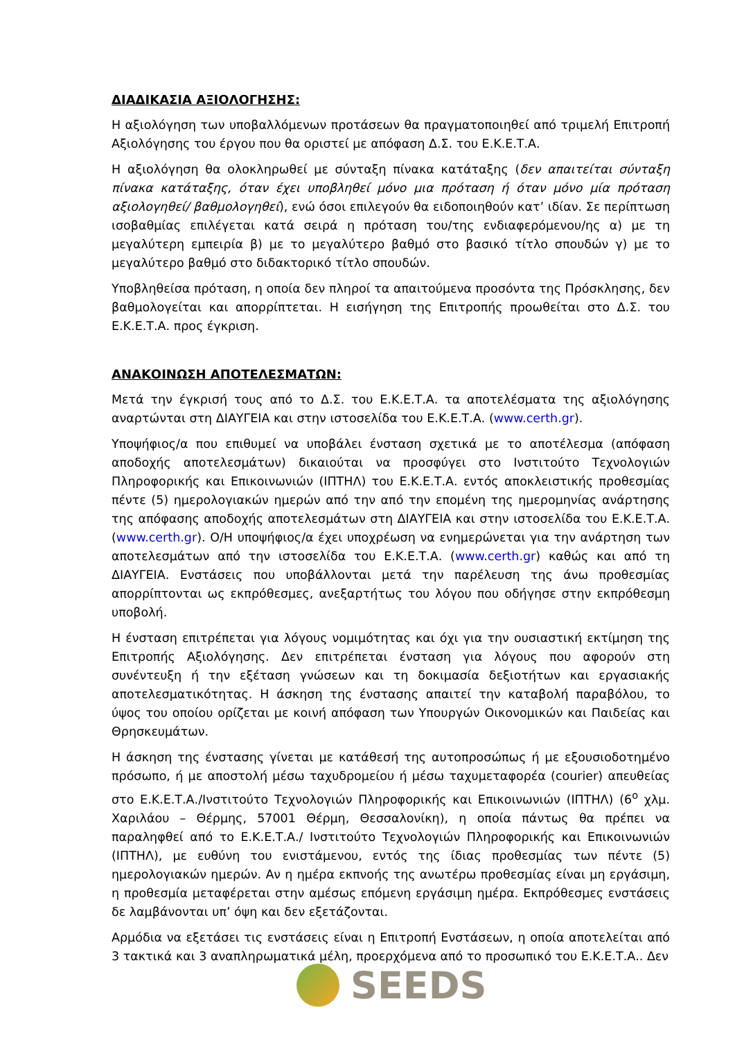ΔΙΑΔΙΚΑΣΙΑ ΑΞΙΟΛΟΓΗΣΗΣ:
Η αξιολόγηση των υποβαλλόμενων προτάσεων θα πραγματοποιηθεί από τριμελή Επιτροπή Αξιολόγησης του έργου που θα οριστεί με απόφαση Δ.Σ. του Ε.Κ.Ε.Τ.Α.
Η αξιολόγηση θα ολοκληρωθεί με σύνταξη πίνακα κατάταξης (δεν απαιτείται σύνταξη πίνακα κατάταξης, όταν έχει υποβληθεί μόνο μια πρόταση ή όταν μόνο μία πρόταση αξιολογηθεί/ βαθμολογηθεί), ενώ όσοι επιλεγούν θα ειδοποιηθούν κατ’ ιδίαν. Σε περίπτωση ισοβαθμίας επιλέγεται κατά σειρά η πρόταση του/της ενδιαφερόμενου/ης α) με τη μεγαλύτερη εμπειρία β) με το μεγαλύτερο βαθμό στο βασικό τίτλο σπουδών γ) με το μεγαλύτερο βαθμό στο διδακτορικό τίτλο σπουδών.
Υποβληθείσα πρόταση, η οποία δεν πληροί τα απαιτούμενα προσόντα της Πρόσκλησης, δεν βαθμολογείται και απορρίπτεται. Η εισήγηση της Επιτροπής προωθείται στο Δ.Σ. του Ε.Κ.Ε.Τ.Α. προς έγκριση.
ΑΝΑΚΟΙΝΩΣΗ ΑΠΟΤΕΛΕΣΜΑΤΩΝ:
Μετά την έγκρισή τους από το Δ.Σ. του Ε.Κ.Ε.Τ.Α. τα αποτελέσματα της αξιολόγησης αναρτώνται στη ΔΙΑΥΓΕΙΑ και στην ιστοσελίδα του Ε.Κ.Ε.Τ.Α. (www.certh.gr).
Υποψήφιος/α που επιθυμεί να υποβάλει ένσταση σχετικά με το αποτέλεσμα (απόφαση αποδοχής αποτελεσμάτων) δικαιούται να προσφύγει στο Ινστιτούτο Τεχνολογιών Πληροφορικής και Επικοινωνιών (ΙΠΤΗΛ) του Ε.Κ.Ε.Τ.Α. εντός αποκλειστικής προθεσμίας πέντε (5) ημερολογιακών ημερών από την από την επομένη της ημερομηνίας ανάρτησης της απόφασης αποδοχής αποτελεσμάτων στη ΔΙΑΥΓΕΙΑ και στην ιστοσελίδα του Ε.Κ.Ε.Τ.Α. (www.certh.gr). Ο/Η υποψήφιος/α έχει υποχρέωση να ενημερώνεται για την ανάρτηση των αποτελεσμάτων από την ιστοσελίδα του Ε.Κ.Ε.Τ.Α. (www.certh.gr) καθώς και από τη ΔΙΑΥΓΕΙΑ. Ενστάσεις που υποβάλλονται μετά την παρέλευση της άνω προθεσμίας απορρίπτονται ως εκπρόθεσμες, ανεξαρτήτως του λόγου που οδήγησε στην εκπρόθεσμη υποβολή.
Η ένσταση επιτρέπεται για λόγους νομιμότητας και όχι για την ουσιαστική εκτίμηση της Επιτροπής Αξιολόγησης. Δεν επιτρέπεται ένσταση για λόγους που αφορούν στη συνέντευξη ή την εξέταση γνώσεων και τη δοκιμασία δεξιοτήτων και εργασιακής αποτελεσματικότητας. Η άσκηση της ένστασης απαιτεί την καταβολή παραβόλου, το ύψος του οποίου ορίζεται με κοινή απόφαση των Υπουργών Οικονομικών και Παιδείας και Θρησκευμάτων.
Η άσκηση της ένστασης γίνεται με κατάθεσή της αυτοπροσώπως ή με εξουσιοδοτημένο πρόσωπο, ή με αποστολή μέσω ταχυδρομείου ή μέσω ταχυμεταφορέα (courier) απευθείας στο Ε.Κ.Ε.Τ.Α./Ινστιτούτο Τεχνολογιών Πληροφορικής και Επικοινωνιών (ΙΠΤΗΛ) (6<sup>ο</sup> χλμ. Χαριλάου – Θέρμης, 57001 Θέρμη, Θεσσαλονίκη), η οποία πάντως θα πρέπει να παραληφθεί από το Ε.Κ.Ε.Τ.Α./ Ινστιτούτο Τεχνολογιών Πληροφορικής και Επικοινωνιών (ΙΠΤΗΛ), με ευθύνη του ενιστάμενου, εντός της ίδιας προθεσμίας των πέντε (5) ημερολογιακών ημερών. Αν η ημέρα εκπνοής της ανωτέρω προθεσμίας είναι μη εργάσιμη, η προθεσμία μεταφέρεται στην αμέσως επόμενη εργάσιμη ημέρα. Εκπρόθεσμες ενστάσεις δε λαμβάνονται υπ’ όψη και δεν εξετάζονται.
Αρμόδια να εξετάσει τις ενστάσεις είναι η Επιτροπή Ενστάσεων, η οποία αποτελείται από 3 τακτικά και 3 αναπληρωματικά μέλη, προερχόμενα από το προσωπικό του Ε.Κ.Ε.Τ.Α.. Δεν
SEEDS